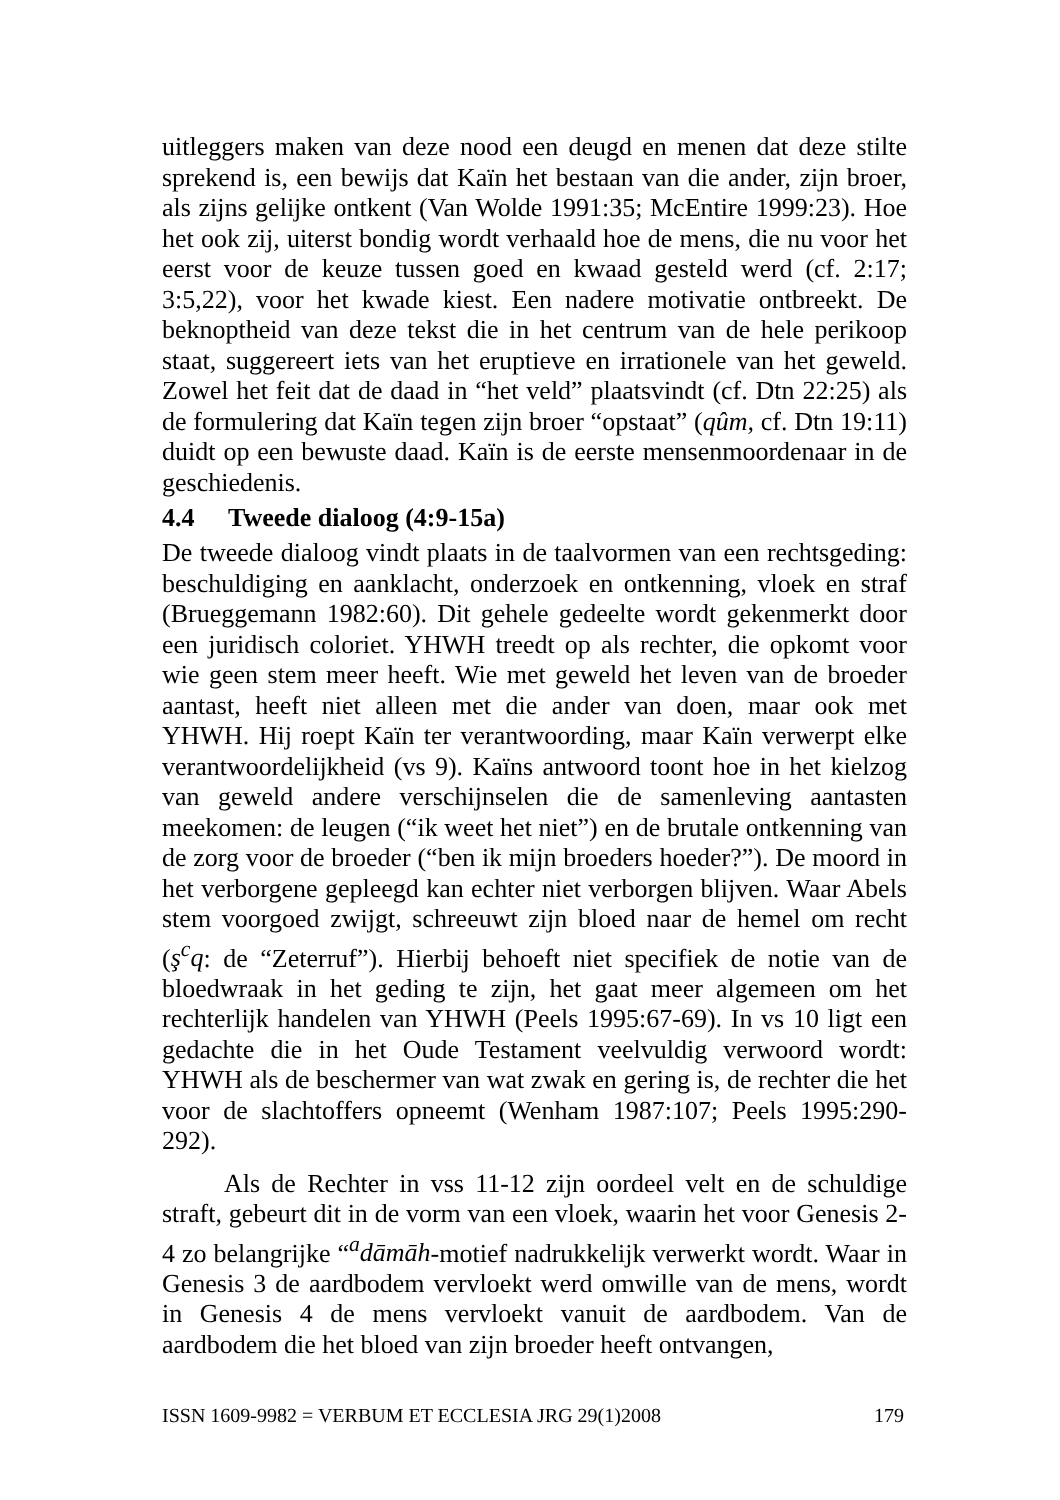uitleggers maken van deze nood een deugd en menen dat deze stilte sprekend is, een bewijs dat Kaïn het bestaan van die ander, zijn broer, als zijns gelijke ontkent (Van Wolde 1991:35; McEntire 1999:23). Hoe het ook zij, uiterst bondig wordt verhaald hoe de mens, die nu voor het eerst voor de keuze tussen goed en kwaad gesteld werd (cf. 2:17; 3:5,22), voor het kwade kiest. Een nadere motivatie ontbreekt. De beknoptheid van deze tekst die in het centrum van de hele perikoop staat, suggereert iets van het eruptieve en irrationele van het geweld. Zowel het feit dat de daad in “het veld” plaatsvindt (cf. Dtn 22:25) als de formulering dat Kaïn tegen zijn broer “opstaat” (qûm, cf. Dtn 19:11) duidt op een bewuste daad. Kaïn is de eerste mensenmoordenaar in de geschiedenis.
4.4 Tweede dialoog (4:9-15a)
De tweede dialoog vindt plaats in de taalvormen van een rechtsgeding: beschuldiging en aanklacht, onderzoek en ontkenning, vloek en straf (Brueggemann 1982:60). Dit gehele gedeelte wordt gekenmerkt door een juridisch coloriet. YHWH treedt op als rechter, die opkomt voor wie geen stem meer heeft. Wie met geweld het leven van de broeder aantast, heeft niet alleen met die ander van doen, maar ook met YHWH. Hij roept Kaïn ter verantwoording, maar Kaïn verwerpt elke verantwoordelijkheid (vs 9). Kaïns antwoord toont hoe in het kielzog van geweld andere verschijnselen die de samenleving aantasten meekomen: de leugen (“ik weet het niet”) en de brutale ontkenning van de zorg voor de broeder (“ben ik mijn broeders hoeder?”). De moord in het verborgene gepleegd kan echter niet verborgen blijven. Waar Abels stem voorgoed zwijgt, schreeuwt zijn bloed naar de hemel om recht (ş<sup>c</sup>q: de “Zeterruf”). Hierbij behoeft niet specifiek de notie van de bloedwraak in het geding te zijn, het gaat meer algemeen om het rechterlijk handelen van YHWH (Peels 1995:67-69). In vs 10 ligt een gedachte die in het Oude Testament veelvuldig verwoord wordt: YHWH als de beschermer van wat zwak en gering is, de rechter die het voor de slachtoffers opneemt (Wenham 1987:107; Peels 1995:290-292).
Als de Rechter in vss 11-12 zijn oordeel velt en de schuldige straft, gebeurt dit in de vorm van een vloek, waarin het voor Genesis 2-4 zo belangrijke “<sup>a</sup>dāmāh-motief nadrukkelijk verwerkt wordt. Waar in Genesis 3 de aardbodem vervloekt werd omwille van de mens, wordt in Genesis 4 de mens vervloekt vanuit de aardbodem. Van de aardbodem die het bloed van zijn broeder heeft ontvangen,
ISSN 1609-9982 = VERBUM ET ECCLESIA JRG 29(1)2008 179